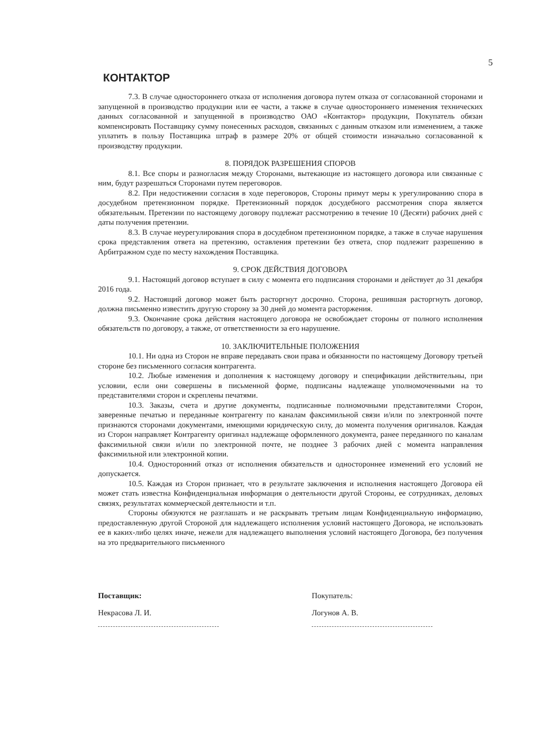5
КОНТАКТОР
7.3. В случае одностороннего отказа от исполнения договора путем отказа от согласованной сторонами и запущенной в производство продукции или ее части, а также в случае одностороннего изменения технических данных согласованной и запущенной в производство ОАО «Контактор» продукции, Покупатель обязан компенсировать Поставщику сумму понесенных расходов, связанных с данным отказом или изменением, а также уплатить в пользу Поставщика штраф в размере 20% от общей стоимости изначально согласованной к производству продукции.
8. ПОРЯДОК РАЗРЕШЕНИЯ СПОРОВ
8.1. Все споры и разногласия между Сторонами, вытекающие из настоящего договора или связанные с ним, будут разрешаться Сторонами путем переговоров.
8.2. При недостижении согласия в ходе переговоров, Стороны примут меры к урегулированию спора в досудебном претензионном порядке. Претензионный порядок досудебного рассмотрения спора является обязательным. Претензии по настоящему договору подлежат рассмотрению в течение 10 (Десяти) рабочих дней с даты получения претензии.
8.3. В случае неурегулирования спора в досудебном претензионном порядке, а также в случае нарушения срока представления ответа на претензию, оставления претензии без ответа, спор подлежит разрешению в Арбитражном суде по месту нахождения Поставщика.
9. СРОК ДЕЙСТВИЯ ДОГОВОРА
9.1. Настоящий договор вступает в силу с момента его подписания сторонами и действует до 31 декабря 2016 года.
9.2. Настоящий договор может быть расторгнут досрочно. Сторона, решившая расторгнуть договор, должна письменно известить другую сторону за 30 дней до момента расторжения.
9.3. Окончание срока действия настоящего договора не освобождает стороны от полного исполнения обязательств по договору, а также, от ответственности за его нарушение.
10. ЗАКЛЮЧИТЕЛЬНЫЕ ПОЛОЖЕНИЯ
10.1. Ни одна из Сторон не вправе передавать свои права и обязанности по настоящему Договору третьей стороне без письменного согласия контрагента.
10.2. Любые изменения и дополнения к настоящему договору и спецификации действительны, при условии, если они совершены в письменной форме, подписаны надлежаще уполномоченными на то представителями сторон и скреплены печатями.
10.3. Заказы, счета и другие документы, подписанные полномочными представителями Сторон, заверенные печатью и переданные контрагенту по каналам факсимильной связи и/или по электронной почте признаются сторонами документами, имеющими юридическую силу, до момента получения оригиналов. Каждая из Сторон направляет Контрагенту оригинал надлежаще оформленного документа, ранее переданного по каналам факсимильной связи и/или по электронной почте, не позднее 3 рабочих дней с момента направления факсимильной или электронной копии.
10.4. Односторонний отказ от исполнения обязательств и одностороннее изменений его условий не допускается.
10.5. Каждая из Сторон признает, что в результате заключения и исполнения настоящего Договора ей может стать известна Конфиденциальная информация о деятельности другой Стороны, ее сотрудниках, деловых связях, результатах коммерческой деятельности и т.п.
Стороны обязуются не разглашать и не раскрывать третьим лицам Конфиденциальную информацию, предоставленную другой Стороной для надлежащего исполнения условий настоящего Договора, не использовать ее в каких-либо целях иначе, нежели для надлежащего выполнения условий настоящего Договора, без получения на это предварительного письменного
Поставщик:
Некрасова Л. И.
Покупатель:
Логунов А. В.